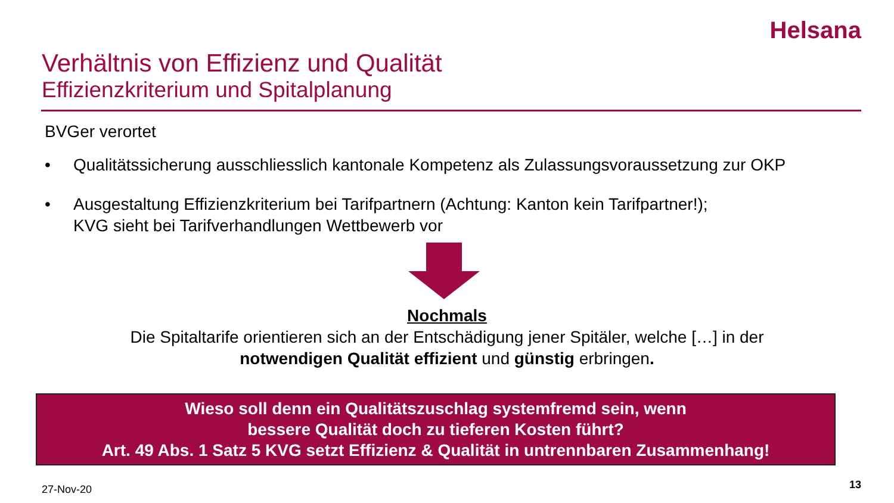Helsana
Verhältnis von Effizienz und Qualität
Effizienzkriterium und Spitalplanung
BVGer verortet
• Qualitätssicherung ausschliesslich kantonale Kompetenz als Zulassungsvoraussetzung zur OKP
• Ausgestaltung Effizienzkriterium bei Tarifpartnern (Achtung: Kanton kein Tarifpartner!);
KVG sieht bei Tarifverhandlungen Wettbewerb vor
Nochmals
Die Spitaltarife orientieren sich an der Entschädigung jener Spitäler, welche […] in der
notwendigen Qualität effizient und günstig erbringen.
Wieso soll denn ein Qualitätszuschlag systemfremd sein, wenn
bessere Qualität doch zu tieferen Kosten führt?
Art. 49 Abs. 1 Satz 5 KVG setzt Effizienz & Qualität in untrennbaren Zusammenhang!
27-Nov-20 13